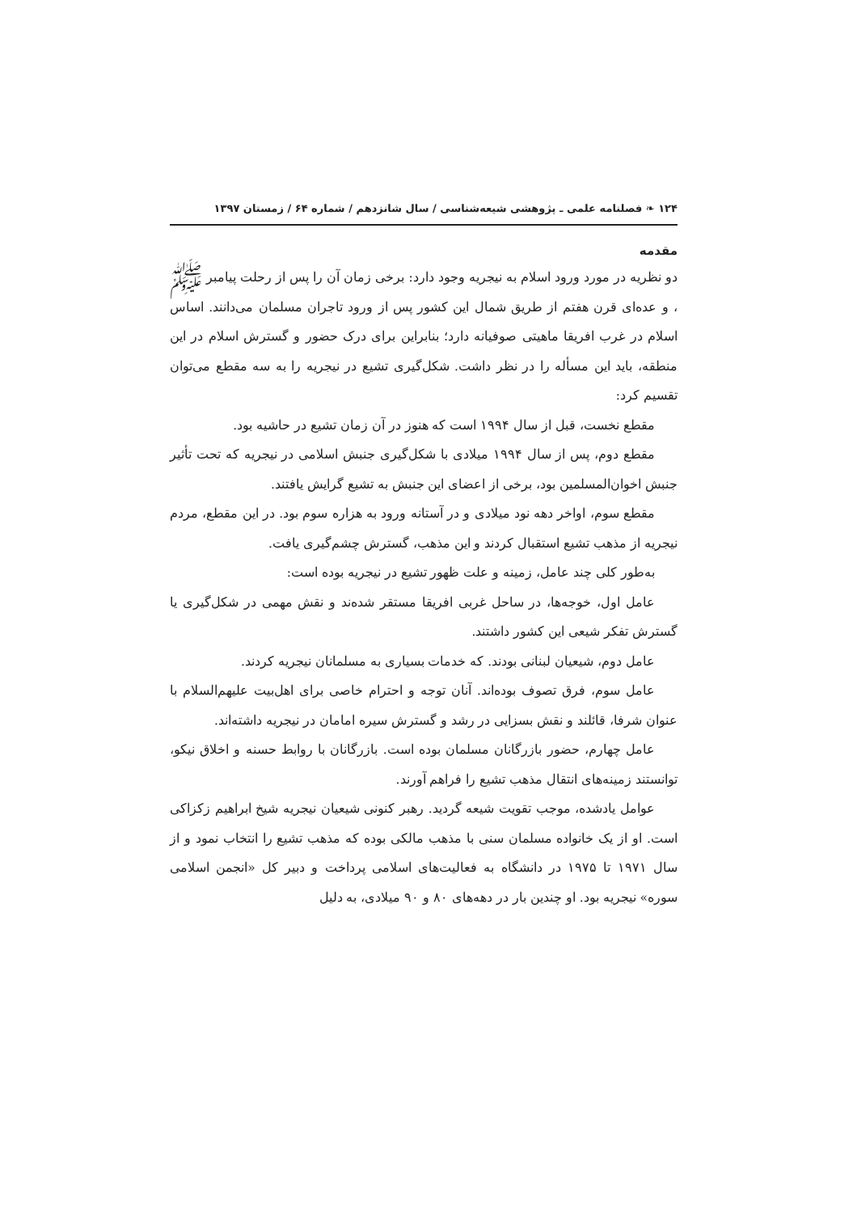۱۲۴ ❧ فصلنامه علمی ـ پژوهشی شیعه‌شناسی / سال شانزدهم / شماره ۶۴ / زمستان ۱۳۹۷
مقدمه
دو نظریه در مورد ورود اسلام به نیجریه وجود دارد: برخی زمان آن را پس از رحلت پیامبر ﷺ ، و عده‌ای قرن هفتم از طریق شمال این کشور پس از ورود تاجران مسلمان می‌دانند. اساس اسلام در غرب افریقا ماهیتی صوفیانه دارد؛ بنابراین برای درک حضور و گسترش اسلام در این منطقه، باید این مسأله را در نظر داشت. شکل‌گیری تشیع در نیجریه را به سه مقطع می‌توان تقسیم کرد:
مقطع نخست، قبل از سال ۱۹۹۴ است که هنوز در آن زمان تشیع در حاشیه بود.
مقطع دوم، پس از سال ۱۹۹۴ میلادی با شکل‌گیری جنبش اسلامی در نیجریه که تحت تأثیر جنبش اخوان‌المسلمین بود، برخی از اعضای این جنبش به تشیع گرایش یافتند.
مقطع سوم، اواخر دهه نود میلادی و در آستانه ورود به هزاره سوم بود. در این مقطع، مردم نیجریه از مذهب تشیع استقبال کردند و این مذهب، گسترش چشم‌گیری یافت.
به‌طور کلی چند عامل، زمینه و علت ظهور تشیع در نیجریه بوده است:
عامل اول، خوجه‌ها، در ساحل غربی افریقا مستقر شده‌ند و نقش مهمی در شکل‌گیری یا گسترش تفکر شیعی این کشور داشتند.
عامل دوم، شیعیان لبنانی بودند. که خدمات بسیاری به مسلمانان نیجریه کردند.
عامل سوم، فرق تصوف بوده‌اند. آنان توجه و احترام خاصی برای اهل‌بیت علیهم‌السلام با عنوان شرفا، قائلند و نقش بسزایی در رشد و گسترش سیره امامان در نیجریه داشته‌اند.
عامل چهارم، حضور بازرگانان مسلمان بوده است. بازرگانان با روابط حسنه و اخلاق نیکو، توانستند زمینه‌های انتقال مذهب تشیع را فراهم آورند.
عوامل یادشده، موجب تقویت شیعه گردید. رهبر کنونی شیعیان نیجریه شیخ ابراهیم زکزاکی است. او از یک خانواده مسلمان سنی با مذهب مالکی بوده که مذهب تشیع را انتخاب نمود و از سال ۱۹۷۱ تا ۱۹۷۵ در دانشگاه به فعالیت‌های اسلامی پرداخت و دبیر کل «انجمن اسلامی سوره» نیجریه بود. او چندین بار در دهه‌های ۸۰ و ۹۰ میلادی، به دلیل